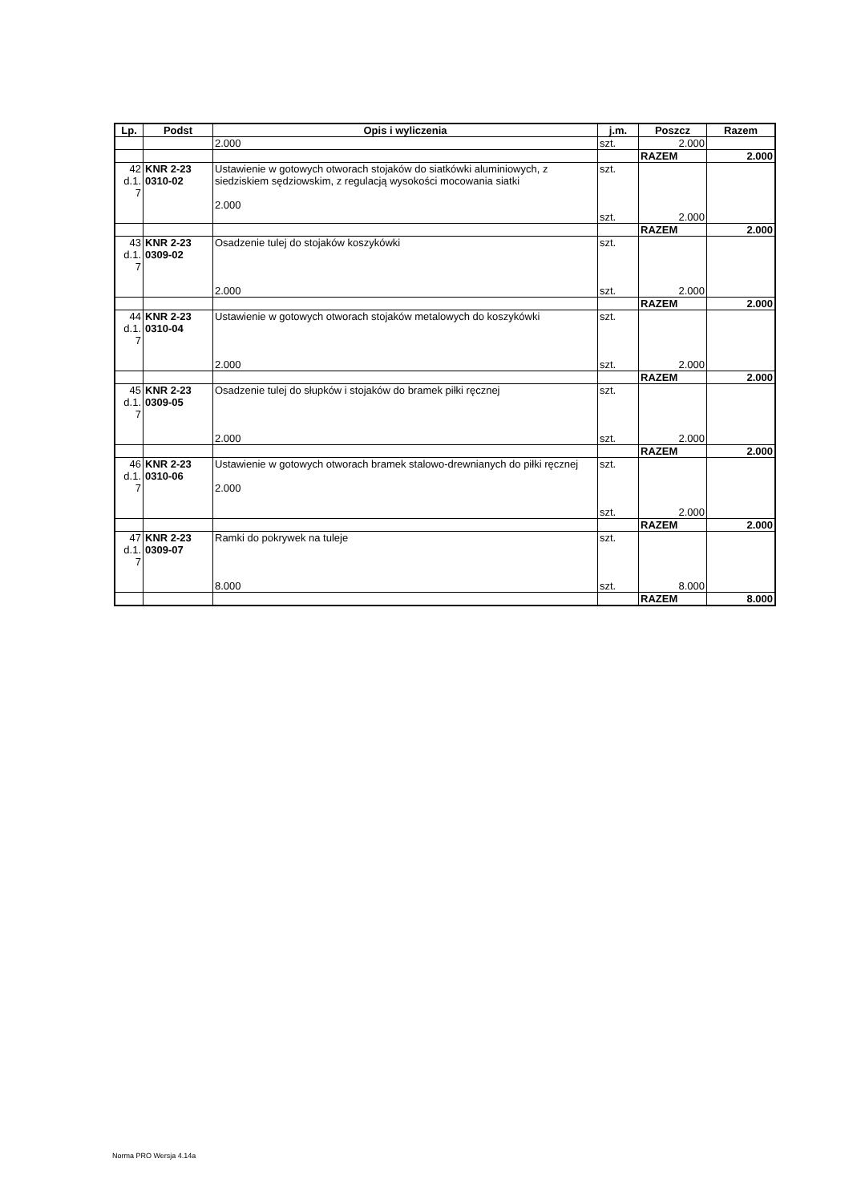| Lp. | Podst | Opis i wyliczenia | j.m. | Poszcz | Razem |
| --- | --- | --- | --- | --- | --- |
| | | 2.000 | szt. | 2.000 | |
| | | | | RAZEM | 2.000 |
| 42 d.1. 7 | KNR 2-23 0310-02 | Ustawienie w gotowych otworach stojaków do siatkówki aluminiowych, z siedziskiem sędziowskim, z regulacją wysokości mocowania siatki 2.000 | szt. szt. | 2.000 | |
| | | | | RAZEM | 2.000 |
| 43 d.1. 7 | KNR 2-23 0309-02 | Osadzenie tulej do stojaków koszykówki 2.000 | szt. szt. | 2.000 | |
| | | | | RAZEM | 2.000 |
| 44 d.1. 7 | KNR 2-23 0310-04 | Ustawienie w gotowych otworach stojaków metalowych do koszykówki 2.000 | szt. szt. | 2.000 | |
| | | | | RAZEM | 2.000 |
| 45 d.1. 7 | KNR 2-23 0309-05 | Osadzenie tulej do słupków i stojaków do bramek piłki ręcznej 2.000 | szt. szt. | 2.000 | |
| | | | | RAZEM | 2.000 |
| 46 d.1. 7 | KNR 2-23 0310-06 | Ustawienie w gotowych otworach bramek stalowo-drewnianych do piłki ręcznej 2.000 | szt. szt. | 2.000 | |
| | | | | RAZEM | 2.000 |
| 47 d.1. 7 | KNR 2-23 0309-07 | Ramki do pokrywek na tuleje 8.000 | szt. szt. | 8.000 | |
| | | | | RAZEM | 8.000 |
Norma PRO Wersja 4.14a